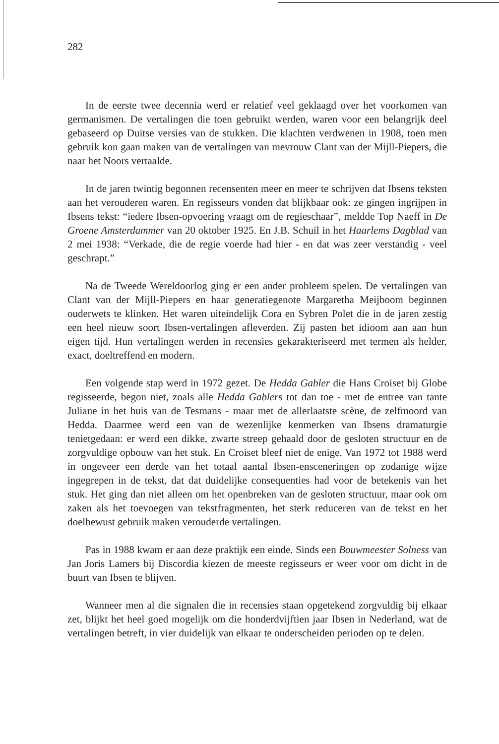282
In de eerste twee decennia werd er relatief veel geklaagd over het voorkomen van germanismen. De vertalingen die toen gebruikt werden, waren voor een belangrijk deel gebaseerd op Duitse versies van de stukken. Die klachten verdwenen in 1908, toen men gebruik kon gaan maken van de vertalingen van mevrouw Clant van der Mijll-Piepers, die naar het Noors vertaalde.
In de jaren twintig begonnen recensenten meer en meer te schrijven dat Ibsens teksten aan het verouderen waren. En regisseurs vonden dat blijkbaar ook: ze gingen ingrijpen in Ibsens tekst: “iedere Ibsen-opvoering vraagt om de regieschaar”, meldde Top Naeff in De Groene Amsterdammer van 20 oktober 1925. En J.B. Schuil in het Haarlems Dagblad van 2 mei 1938: “Verkade, die de regie voerde had hier - en dat was zeer verstandig - veel geschrapt.”
Na de Tweede Wereldoorlog ging er een ander probleem spelen. De vertalingen van Clant van der Mijll-Piepers en haar generatiegenote Margaretha Meijboom beginnen ouderwets te klinken. Het waren uiteindelijk Cora en Sybren Polet die in de jaren zestig een heel nieuw soort Ibsen-vertalingen afleverden. Zij pasten het idioom aan aan hun eigen tijd. Hun vertalingen werden in recensies gekarakteriseerd met termen als helder, exact, doeltreffend en modern.
Een volgende stap werd in 1972 gezet. De Hedda Gabler die Hans Croiset bij Globe regisseerde, begon niet, zoals alle Hedda Gablers tot dan toe - met de entree van tante Juliane in het huis van de Tesmans - maar met de allerlaatste scène, de zelfmoord van Hedda. Daarmee werd een van de wezenlijke kenmerken van Ibsens dramaturgie tenietgedaan: er werd een dikke, zwarte streep gehaald door de gesloten structuur en de zorgvuldige opbouw van het stuk. En Croiset bleef niet de enige. Van 1972 tot 1988 werd in ongeveer een derde van het totaal aantal Ibsen-ensceneringen op zodanige wijze ingegrepen in de tekst, dat dat duidelijke consequenties had voor de betekenis van het stuk. Het ging dan niet alleen om het openbreken van de gesloten structuur, maar ook om zaken als het toevoegen van tekstfragmenten, het sterk reduceren van de tekst en het doelbewust gebruik maken verouderde vertalingen.
Pas in 1988 kwam er aan deze praktijk een einde. Sinds een Bouwmeester Solness van Jan Joris Lamers bij Discordia kiezen de meeste regisseurs er weer voor om dicht in de buurt van Ibsen te blijven.
Wanneer men al die signalen die in recensies staan opgetekend zorgvuldig bij elkaar zet, blijkt het heel goed mogelijk om die honderdvijftien jaar Ibsen in Nederland, wat de vertalingen betreft, in vier duidelijk van elkaar te onderscheiden perioden op te delen.